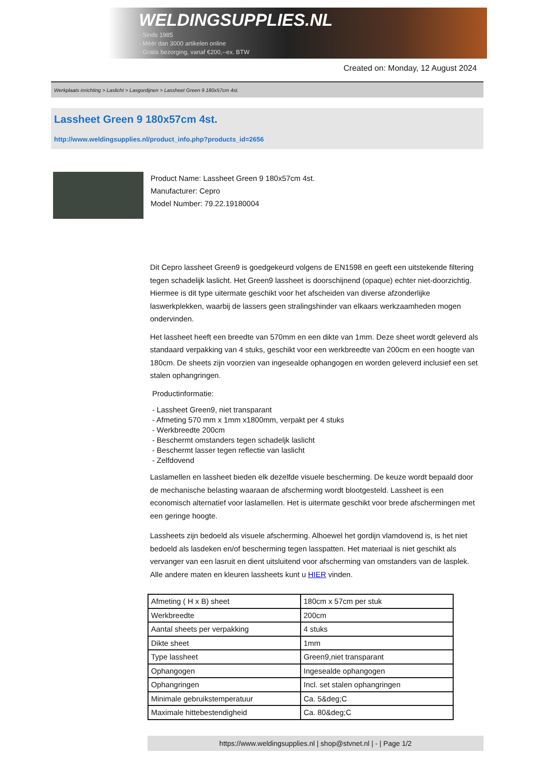WELDINGSUPPLIES.NL
- Sinds 1985
- Méér dan 3000 artikelen online
- Gratis bezorging, vanaf €200,--ex. BTW
Created on: Monday, 12 August 2024
Werkplaats inrichting > Laslicht > Lasgordijnen > Lassheet Green 9 180x57cm 4st.
Lassheet Green 9 180x57cm 4st.
http://www.weldingsupplies.nl/product_info.php?products_id=2656
Product Name: Lassheet Green 9 180x57cm 4st.
Manufacturer: Cepro
Model Number: 79.22.19180004
Dit Cepro lassheet Green9 is goedgekeurd volgens de EN1598 en geeft een uitstekende filtering tegen schadelijk laslicht. Het Green9 lassheet is doorschijnend (opaque) echter niet-doorzichtig. Hiermee is dit type uitermate geschikt voor het afscheiden van diverse afzonderlijke laswerkplekken, waarbij de lassers geen stralingshinder van elkaars werkzaamheden mogen ondervinden.
Het lassheet heeft een breedte van 570mm en een dikte van 1mm. Deze sheet wordt geleverd als standaard verpakking van 4 stuks, geschikt voor een werkbreedte van 200cm en een hoogte van 180cm. De sheets zijn voorzien van ingesealde ophangogen en worden geleverd inclusief een set stalen ophangringen.
Productinformatie:
- Lassheet Green9, niet transparant
- Afmeting 570 mm x 1mm x1800mm, verpakt per 4 stuks
- Werkbreedte 200cm
- Beschermt omstanders tegen schadeljk laslicht
- Beschermt lasser tegen reflectie van laslicht
- Zelfdovend
Laslamellen en lassheet bieden elk dezelfde visuele bescherming. De keuze wordt bepaald door de mechanische belasting waaraan de afscherming wordt blootgesteld. Lassheet is een economisch alternatief voor laslamellen. Het is uitermate geschikt voor brede afschermingen met een geringe hoogte.
Lassheets zijn bedoeld als visuele afscherming. Alhoewel het gordijn vlamdovend is, is het niet bedoeld als lasdeken en/of bescherming tegen lasspatten. Het materiaal is niet geschikt als vervanger van een lasruit en dient uitsluitend voor afscherming van omstanders van de lasplek.
Alle andere maten en kleuren lassheets kunt u HIER vinden.
| Afmeting ( H x B) sheet | 180cm x 57cm per stuk |
| Werkbreedte | 200cm |
| Aantal sheets per verpakking | 4 stuks |
| Dikte sheet | 1mm |
| Type lassheet | Green9,niet transparant |
| Ophangogen | Ingesealde ophangogen |
| Ophangringen | Incl. set stalen ophangringen |
| Minimale gebruikstemperatuur | Ca. 5&deg;C |
| Maximale hittebestendigheid | Ca. 80&deg;C |
https://www.weldingsupplies.nl | shop@stvnet.nl | - | Page 1/2